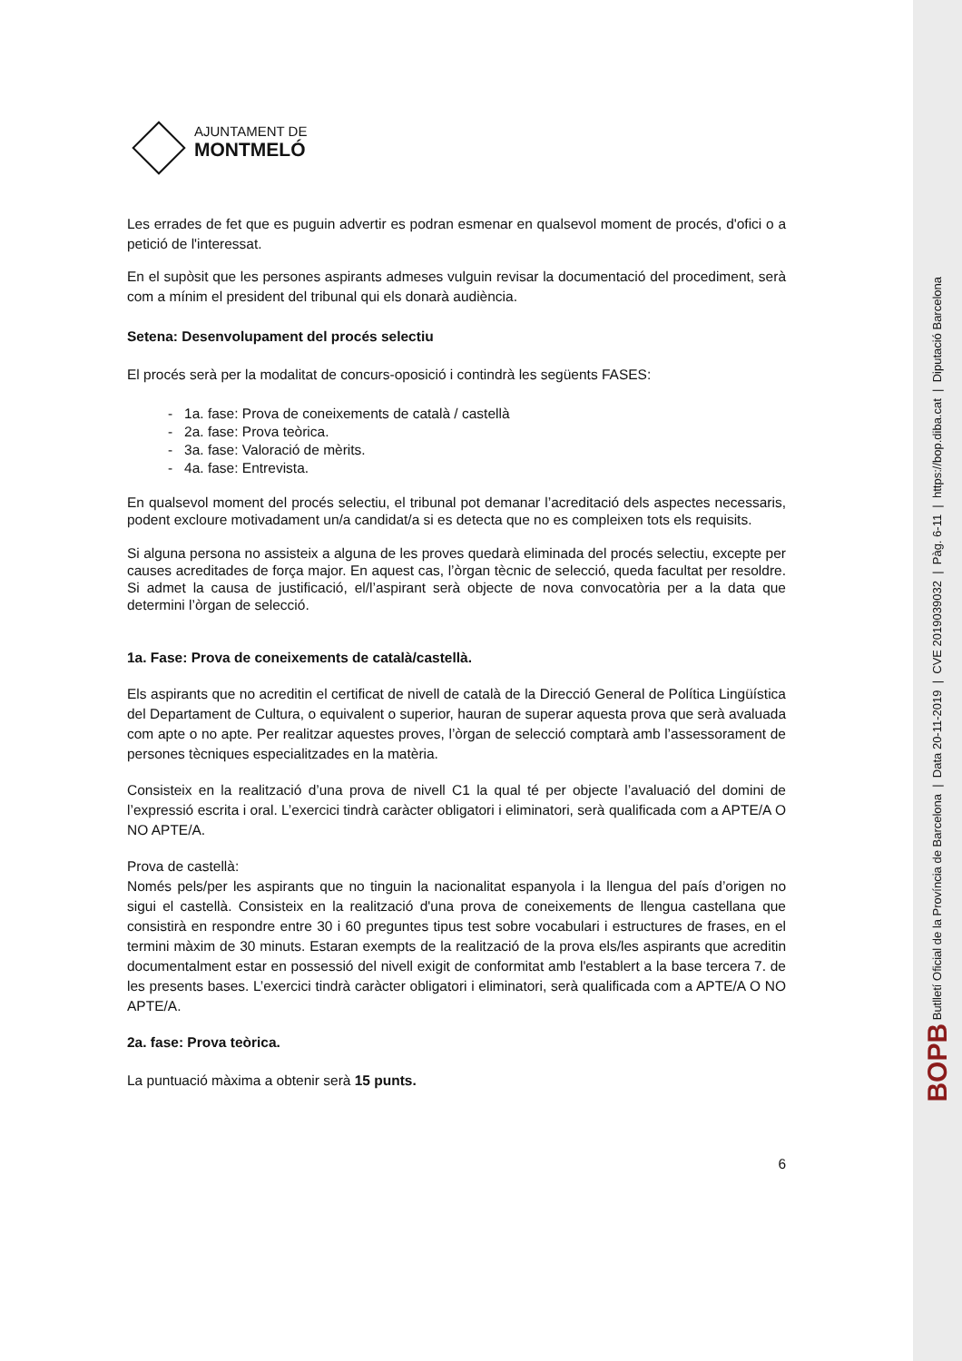BOPB Butlletí Oficial de la Província de Barcelona | Data 20-11-2019 | CVE 2019039032 | Pàg. 6-11 | https://bop.diba.cat | Diputació Barcelona
AJUNTAMENT DE
MONTMELÓ
Les errades de fet que es puguin advertir es podran esmenar en qualsevol moment de procés, d'ofici o a petició de l'interessat.
En el supòsit que les persones aspirants admeses vulguin revisar la documentació del procediment, serà com a mínim el president del tribunal qui els donarà audiència.
Setena: Desenvolupament del procés selectiu
El procés serà per la modalitat de concurs-oposició i contindrà les següents FASES:
- 1a. fase: Prova de coneixements de català / castellà
- 2a. fase: Prova teòrica.
- 3a. fase: Valoració de mèrits.
- 4a. fase: Entrevista.
En qualsevol moment del procés selectiu, el tribunal pot demanar l’acreditació dels aspectes necessaris, podent excloure motivadament un/a candidat/a si es detecta que no es compleixen tots els requisits.
Si alguna persona no assisteix a alguna de les proves quedarà eliminada del procés selectiu, excepte per causes acreditades de força major. En aquest cas, l’òrgan tècnic de selecció, queda facultat per resoldre. Si admet la causa de justificació, el/l’aspirant serà objecte de nova convocatòria per a la data que determini l’òrgan de selecció.
1a. Fase: Prova de coneixements de català/castellà.
Els aspirants que no acreditin el certificat de nivell de català de la Direcció General de Política Lingüística del Departament de Cultura, o equivalent o superior, hauran de superar aquesta prova que serà avaluada com apte o no apte. Per realitzar aquestes proves, l’òrgan de selecció comptarà amb l’assessorament de persones tècniques especialitzades en la matèria.
Consisteix en la realització d’una prova de nivell C1 la qual té per objecte l’avaluació del domini de l’expressió escrita i oral. L’exercici tindrà caràcter obligatori i eliminatori, serà qualificada com a APTE/A O NO APTE/A.
Prova de castellà:
Només pels/per les aspirants que no tinguin la nacionalitat espanyola i la llengua del país d’origen no sigui el castellà. Consisteix en la realització d'una prova de coneixements de llengua castellana que consistirà en respondre entre 30 i 60 preguntes tipus test sobre vocabulari i estructures de frases, en el termini màxim de 30 minuts. Estaran exempts de la realització de la prova els/les aspirants que acreditin documentalment estar en possessió del nivell exigit de conformitat amb l'establert a la base tercera 7. de les presents bases. L’exercici tindrà caràcter obligatori i eliminatori, serà qualificada com a APTE/A O NO APTE/A.
2a. fase: Prova teòrica.
La puntuació màxima a obtenir serà 15 punts.
6